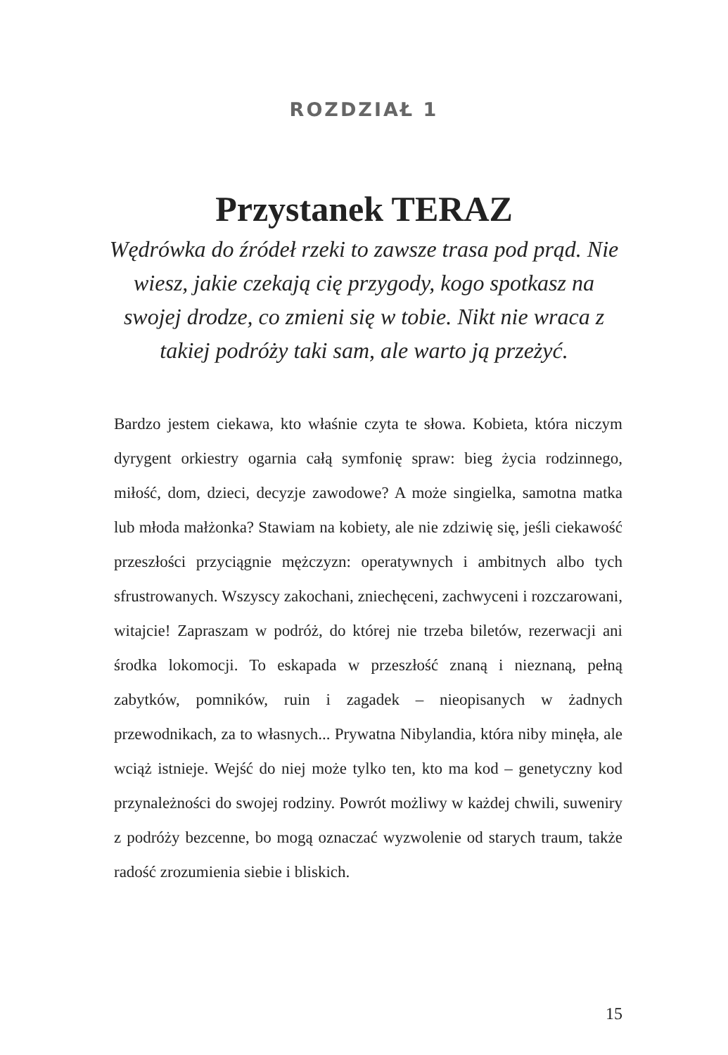ROZDZIAŁ 1
Przystanek TERAZ
Wędrówka do źródeł rzeki to zawsze trasa pod prąd. Nie wiesz, jakie czekają cię przygody, kogo spotkasz na swojej drodze, co zmieni się w tobie. Nikt nie wraca z takiej podróży taki sam, ale warto ją przeżyć.
Bardzo jestem ciekawa, kto właśnie czyta te słowa. Kobieta, która niczym dyrygent orkiestry ogarnia całą symfonię spraw: bieg życia rodzinnego, miłość, dom, dzieci, decyzje zawodowe? A może singielka, samotna matka lub młoda małżonka? Stawiam na kobiety, ale nie zdziwię się, jeśli ciekawość przeszłości przyciągnie mężczyzn: operatywnych i ambitnych albo tych sfrustrowanych. Wszyscy zakochani, zniechęceni, zachwyceni i rozczarowani, witajcie! Zapraszam w podróż, do której nie trzeba biletów, rezerwacji ani środka lokomocji. To eskapada w przeszłość znaną i nieznaną, pełną zabytków, pomników, ruin i zagadek – nieopisanych w żadnych przewodnikach, za to własnych... Prywatna Nibylandia, która niby minęła, ale wciąż istnieje. Wejść do niej może tylko ten, kto ma kod – genetyczny kod przynależności do swojej rodziny. Powrót możliwy w każdej chwili, suweniry z podróży bezcenne, bo mogą oznaczać wyzwolenie od starych traum, także radość zrozumienia siebie i bliskich.
15